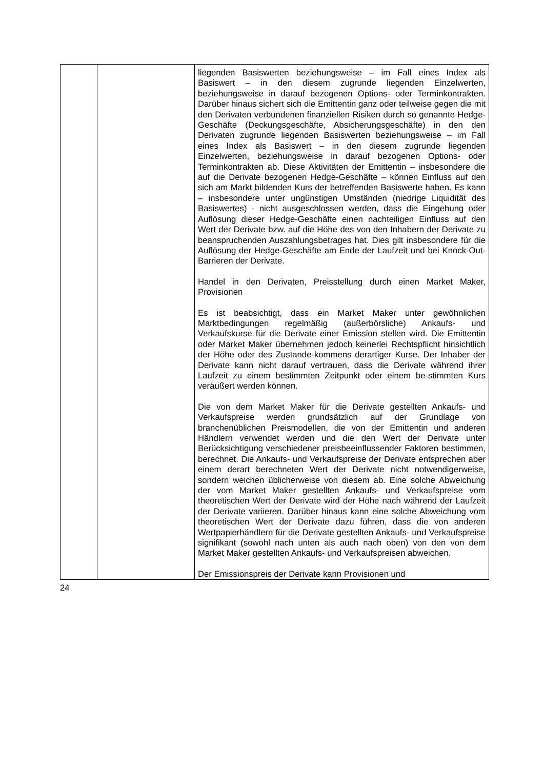| | | liegenden Basiswerten beziehungsweise – im Fall eines Index als Basiswert – in den diesem zugrunde liegenden Einzelwerten, beziehungsweise in darauf bezogenen Options- oder Terminkontrakten. Darüber hinaus sichert sich die Emittentin ganz oder teilweise gegen die mit den Derivaten verbundenen finanziellen Risiken durch so genannte Hedge-Geschäfte (Deckungsgeschäfte, Absicherungsgeschäfte) in den den Derivaten zugrunde liegenden Basiswerten beziehungsweise – im Fall eines Index als Basiswert – in den diesem zugrunde liegenden Einzelwerten, beziehungsweise in darauf bezogenen Options- oder Terminkontrakten ab. Diese Aktivitäten der Emittentin – insbesondere die auf die Derivate bezogenen Hedge-Geschäfte – können Einfluss auf den sich am Markt bildenden Kurs der betreffenden Basiswerte haben. Es kann – insbesondere unter ungünstigen Umständen (niedrige Liquidität des Basiswertes) - nicht ausgeschlossen werden, dass die Eingehung oder Auflösung dieser Hedge-Geschäfte einen nachteiligen Einfluss auf den Wert der Derivate bzw. auf die Höhe des von den Inhabern der Derivate zu beanspruchenden Auszahlungsbetrages hat. Dies gilt insbesondere für die Auflösung der Hedge-Geschäfte am Ende der Laufzeit und bei Knock-Out-Barrieren der Derivate. Handel in den Derivaten, Preisstellung durch einen Market Maker, Provisionen Es ist beabsichtigt, dass ein Market Maker unter gewöhnlichen Marktbedingungen regelmäßig (außerbörsliche) Ankaufs- und Verkaufskurse für die Derivate einer Emission stellen wird. Die Emittentin oder Market Maker übernehmen jedoch keinerlei Rechtspflicht hinsichtlich der Höhe oder des Zustande-kommens derartiger Kurse. Der Inhaber der Derivate kann nicht darauf vertrauen, dass die Derivate während ihrer Laufzeit zu einem bestimmten Zeitpunkt oder einem be-stimmten Kurs veräußert werden können. Die von dem Market Maker für die Derivate gestellten Ankaufs- und Verkaufspreise werden grundsätzlich auf der Grundlage von branchenüblichen Preismodellen, die von der Emittentin und anderen Händlern verwendet werden und die den Wert der Derivate unter Berücksichtigung verschiedener preisbeeinflussender Faktoren bestimmen, berechnet. Die Ankaufs- und Verkaufspreise der Derivate entsprechen aber einem derart berechneten Wert der Derivate nicht notwendigerweise, sondern weichen üblicherweise von diesem ab. Eine solche Abweichung der vom Market Maker gestellten Ankaufs- und Verkaufspreise vom theoretischen Wert der Derivate wird der Höhe nach während der Laufzeit der Derivate variieren. Darüber hinaus kann eine solche Abweichung vom theoretischen Wert der Derivate dazu führen, dass die von anderen Wertpapierhändlern für die Derivate gestellten Ankaufs- und Verkaufspreise signifikant (sowohl nach unten als auch nach oben) von den von dem Market Maker gestellten Ankaufs- und Verkaufspreisen abweichen. Der Emissionspreis der Derivate kann Provisionen und |
24